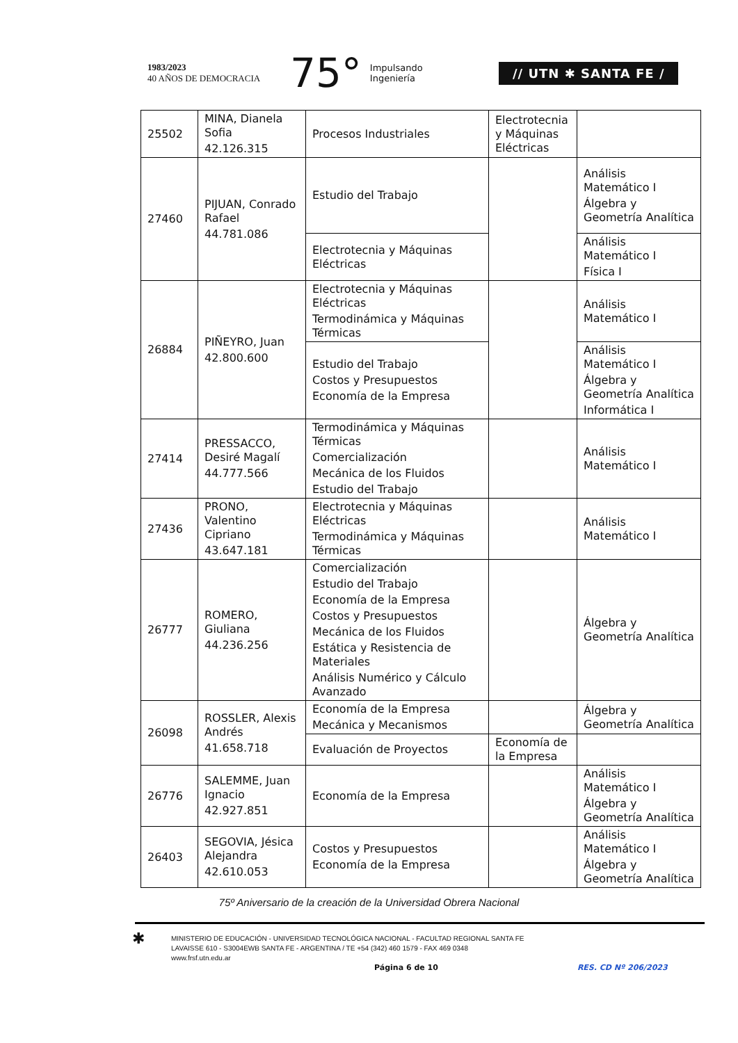1983/2023
40 AÑOS DE DEMOCRACIA
75° Impulsando
Ingeniería
// UTN ✱ SANTA FE /
| 25502 | MINA, Dianela Sofia 42.126.315 | Procesos Industriales | Electrotecnia y Máquinas Eléctricas | |
| 27460 | PIJUAN, Conrado Rafael 44.781.086 | Estudio del Trabajo | | Análisis Matemático I Álgebra y Geometría Analítica |
| | | Electrotecnia y Máquinas Eléctricas | | Análisis Matemático I Física I |
| 26884 | PIÑEYRO, Juan 42.800.600 | Electrotecnia y Máquinas Eléctricas Termodinámica y Máquinas Térmicas | | Análisis Matemático I |
| | | Estudio del Trabajo Costos y Presupuestos Economía de la Empresa | | Análisis Matemático I Álgebra y Geometría Analítica Informática I |
| 27414 | PRESSACCO, Desiré Magalí 44.777.566 | Termodinámica y Máquinas Térmicas Comercialización Mecánica de los Fluidos Estudio del Trabajo | | Análisis Matemático I |
| 27436 | PRONO, Valentino Cipriano 43.647.181 | Electrotecnia y Máquinas Eléctricas Termodinámica y Máquinas Térmicas | | Análisis Matemático I |
| 26777 | ROMERO, Giuliana 44.236.256 | Comercialización Estudio del Trabajo Economía de la Empresa Costos y Presupuestos Mecánica de los Fluidos Estática y Resistencia de Materiales Análisis Numérico y Cálculo Avanzado | | Álgebra y Geometría Analítica |
| 26098 | ROSSLER, Alexis Andrés 41.658.718 | Economía de la Empresa Mecánica y Mecanismos | | Álgebra y Geometría Analítica |
| | | Evaluación de Proyectos | Economía de la Empresa | |
| 26776 | SALEMME, Juan Ignacio 42.927.851 | Economía de la Empresa | | Análisis Matemático I Álgebra y Geometría Analítica |
| 26403 | SEGOVIA, Jésica Alejandra 42.610.053 | Costos y Presupuestos Economía de la Empresa | | Análisis Matemático I Álgebra y Geometría Analítica |
75º Aniversario de la creación de la Universidad Obrera Nacional
✱ MINISTERIO DE EDUCACIÓN - UNIVERSIDAD TECNOLÓGICA NACIONAL - FACULTAD REGIONAL SANTA FE
LAVAISSE 610 - S3004EWB SANTA FE - ARGENTINA / TE +54 (342) 460 1579 - FAX 469 0348
www.frsf.utn.edu.ar
Página 6 de 10 RES. CD Nº 206/2023